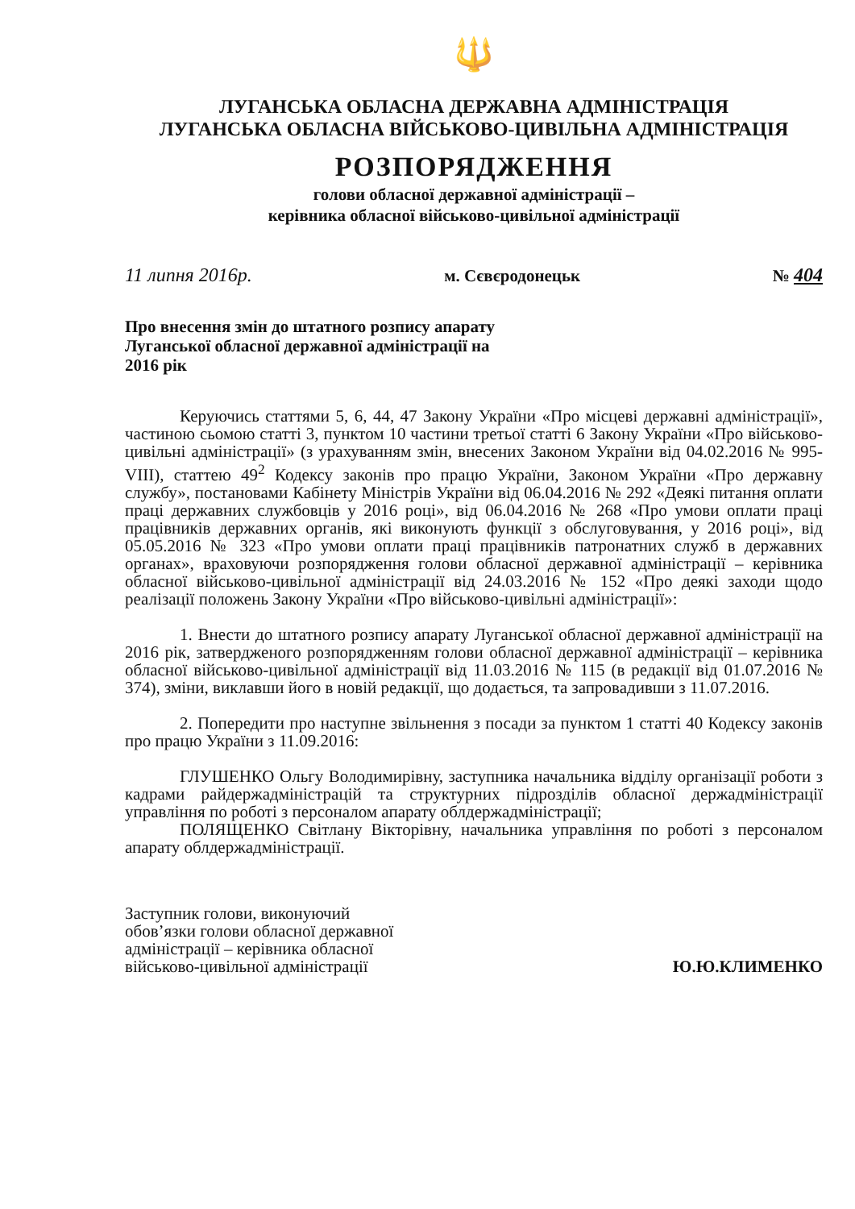🔱
ЛУГАНСЬКА ОБЛАСНА ДЕРЖАВНА АДМІНІСТРАЦІЯ
ЛУГАНСЬКА ОБЛАСНА ВІЙСЬКОВО-ЦИВІЛЬНА АДМІНІСТРАЦІЯ
РОЗПОРЯДЖЕННЯ
голови обласної державної адміністрації –
керівника обласної військово-цивільної адміністрації
11 липня 2016р. м. Сєвєродонецьк № 404
Про внесення змін до штатного розпису апарату Луганської обласної державної адміністрації на 2016 рік
Керуючись статтями 5, 6, 44, 47 Закону України «Про місцеві державні адміністрації», частиною сьомою статті 3, пунктом 10 частини третьої статті 6 Закону України «Про військово-цивільні адміністрації» (з урахуванням змін, внесених Законом України від 04.02.2016 № 995-VIII), статтею 49<sup>2</sup> Кодексу законів про працю України, Законом України «Про державну службу», постановами Кабінету Міністрів України від 06.04.2016 № 292 «Деякі питання оплати праці державних службовців у 2016 році», від 06.04.2016 № 268 «Про умови оплати праці працівників державних органів, які виконують функції з обслуговування, у 2016 році», від 05.05.2016 № 323 «Про умови оплати праці працівників патронатних служб в державних органах», враховуючи розпорядження голови обласної державної адміністрації – керівника обласної військово-цивільної адміністрації від 24.03.2016 № 152 «Про деякі заходи щодо реалізації положень Закону України «Про військово-цивільні адміністрації»:
1. Внести до штатного розпису апарату Луганської обласної державної адміністрації на 2016 рік, затвердженого розпорядженням голови обласної державної адміністрації – керівника обласної військово-цивільної адміністрації від 11.03.2016 № 115 (в редакції від 01.07.2016 № 374), зміни, виклавши його в новій редакції, що додається, та запровадивши з 11.07.2016.
2. Попередити про наступне звільнення з посади за пунктом 1 статті 40 Кодексу законів про працю України з 11.09.2016:
ГЛУШЕНКО Ольгу Володимирівну, заступника начальника відділу організації роботи з кадрами райдержадміністрацій та структурних підрозділів обласної держадміністрації управління по роботі з персоналом апарату облдержадміністрації;
ПОЛЯЩЕНКО Світлану Вікторівну, начальника управління по роботі з персоналом апарату облдержадміністрації.
Заступник голови, виконуючий
обов’язки голови обласної державної
адміністрації – керівника обласної
військово-цивільної адміністрації
Ю.Ю.КЛИМЕНКО